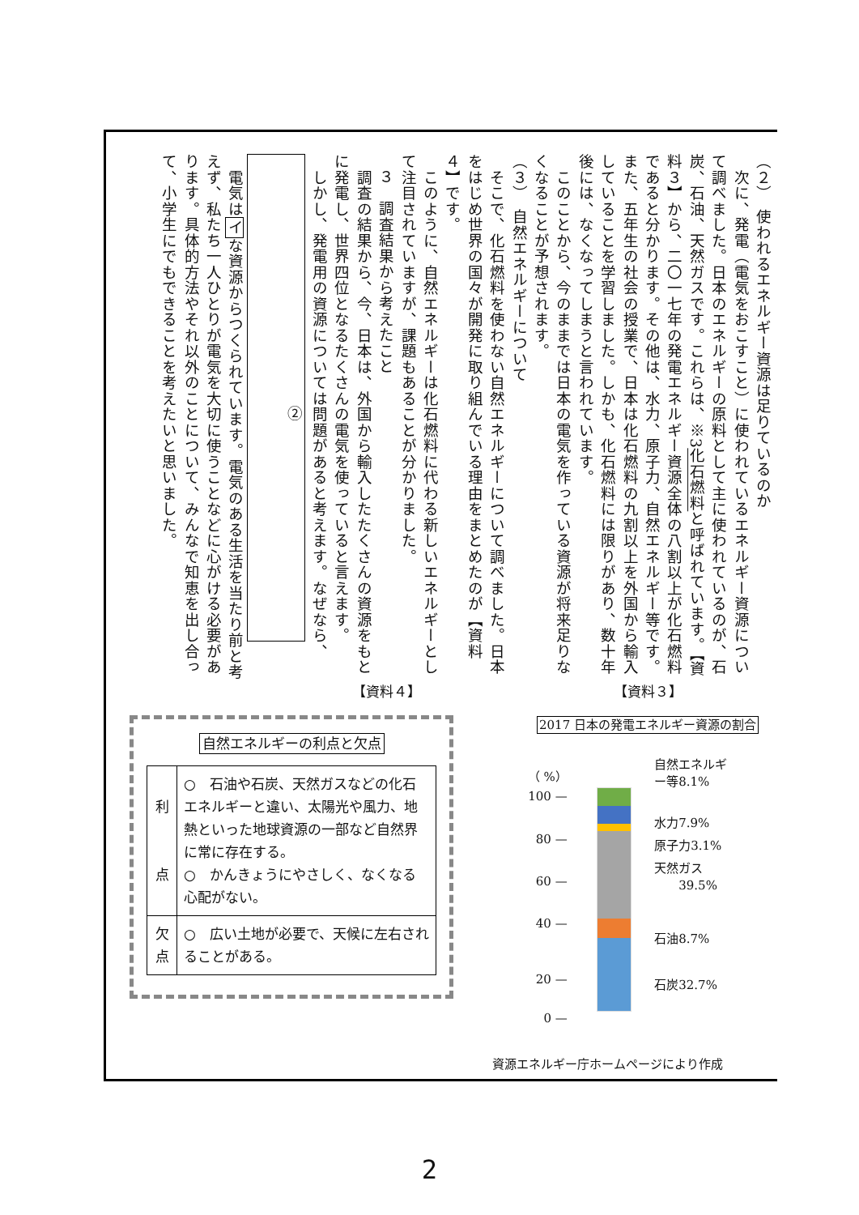（２）　使われるエネルギー資源は足りているのか
　次に、発電（電気をおこすこと）に使われているエネルギー資源について調べました。日本のエネルギーの原料として主に使われているのが、石炭、石油、天然ガスです。これらは、※3化石燃料と呼ばれています。【資料３】から、二〇一七年の発電エネルギー資源全体の八割以上が化石燃料であると分かります。その他は、水力、原子力、自然エネルギー等です。また、五年生の社会の授業で、日本は化石燃料の九割以上を外国から輸入していることを学習しました。しかも、化石燃料には限りがあり、数十年後には、なくなってしまうと言われています。
　このことから、今のままでは日本の電気を作っている資源が将来足りなくなることが予想されます。
（３）　自然エネルギーについて
　そこで、化石燃料を使わない自然エネルギーについて調べました。日本をはじめ世界の国々が開発に取り組んでいる理由をまとめたのが【資料４】です。
　このように、自然エネルギーは化石燃料に代わる新しいエネルギーとして注目されていますが、課題もあることが分かりました。
３　調査結果から考えたこと
　調査の結果から、今、日本は、外国から輸入したたくさんの資源をもとに発電し、世界四位となるたくさんの電気を使っていると言えます。
　しかし、発電用の資源については問題があると考えます。なぜなら、
　　②
　電気はイな資源からつくられています。電気のある生活を当たり前と考えず、私たち一人ひとりが電気を大切に使うことなどに心がける必要があります。具体的方法やそれ以外のことについて、みんなで知恵を出し合って、小学生にでもできることを考えたいと思いました。
【資料３】
2017 日本の発電エネルギー資源の割合
（ %）
100 —
80 —
60 —
40 —
20 —
0 —
自然エネルギ
ー等8.1%
水力7.9%
原子力3.1%
天然ガス
　　39.5%
石油8.7%
石炭32.7%
【資料４】
自然エネルギーの利点と欠点
| 利 点 | ○ 石油や石炭、天然ガスなどの化石エネルギーと違い、太陽光や風力、地熱といった地球資源の一部など自然界に常に存在する。 ○ かんきょうにやさしく、なくなる心配がない。 |
| 欠 点 | ○ 広い土地が必要で、天候に左右されることがある。 |
資源エネルギー庁ホームページにより作成
2